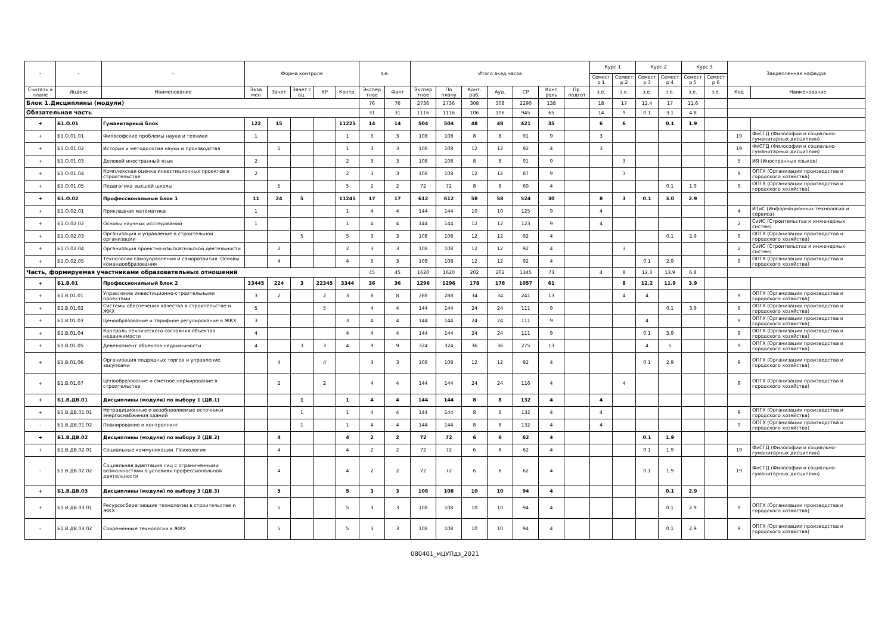| - | - | - | Форма контроля | | | | | з.е. | | Итого акад.часов | | | | | | | Курс 1 | | Курс 2 | | Курс 3 | | Закрепленная кафедра | |
| --- | --- | --- | --- | --- | --- | --- | --- | --- | --- | --- | --- | --- | --- | --- | --- | --- | --- | --- | --- | --- | --- | --- | --- | --- |
| | | | | | | | | | | | | | | | | | Семест р 1 | Семест р 2 | Семест р 3 | Семест р 4 | Семест р 5 | Семест р 6 | | |
| Считать в плане | Индекс | Наименование | Экза мен | Зачет | Зачет с оц. | КР | Контр. | Экспер тное | Факт | Экспер тное | По плану | Конт. раб. | Ауд. | СР | Конт роль | Пр. подгот | з.е. | з.е. | з.е. | з.е. | з.е. | з.е. | Код | Наименование |
| Блок 1.Дисциплины (модули) | | | | | | | | 76 | 76 | 2736 | 2736 | 308 | 308 | 2290 | 138 | | 18 | 17 | 12.4 | 17 | 11.6 | | | |
| Обязательная часть | | | | | | | | 31 | 31 | 1116 | 1116 | 106 | 106 | 945 | 65 | | 14 | 9 | 0.1 | 3.1 | 4.8 | | | |
| + | Б1.О.01 | Гуманитарный блок | 122 | 15 | | | 11225 | 14 | 14 | 504 | 504 | 48 | 48 | 421 | 35 | | 6 | 6 | | 0.1 | 1.9 | | | |
| + | Б1.О.01.01 | Философские проблемы науки и техники | 1 | | | | 1 | 3 | 3 | 108 | 108 | 8 | 8 | 91 | 9 | | 3 | | | | | | 19 | ФиСГД (Философии и социально-гуманитарных дисциплин) |
| + | Б1.О.01.02 | История и методология науки и производства | | 1 | | | 1 | 3 | 3 | 108 | 108 | 12 | 12 | 92 | 4 | | 3 | | | | | | 19 | ФиСГД (Философии и социально-гуманитарных дисциплин) |
| + | Б1.О.01.03 | Деловой иностранный язык | 2 | | | | 2 | 3 | 3 | 108 | 108 | 8 | 8 | 91 | 9 | | | 3 | | | | | 5 | ИЯ (Иностранных языков) |
| + | Б1.О.01.04 | Комплексная оценка инвестиционных проектов в строительстве | 2 | | | | 2 | 3 | 3 | 108 | 108 | 12 | 12 | 87 | 9 | | | 3 | | | | | 9 | ОПГХ (Организации производства и городского хозяйства) |
| + | Б1.О.01.05 | Педагогика высшей школы | | 5 | | | 5 | 2 | 2 | 72 | 72 | 8 | 8 | 60 | 4 | | | | | 0.1 | 1.9 | | 9 | ОПГХ (Организации производства и городского хозяйства) |
| + | Б1.О.02 | Профессиональный блок 1 | 11 | 24 | 5 | | 11245 | 17 | 17 | 612 | 612 | 58 | 58 | 524 | 30 | | 8 | 3 | 0.1 | 3.0 | 2.9 | | | |
| + | Б1.О.02.01 | Прикладная математика | 1 | | | | 1 | 4 | 4 | 144 | 144 | 10 | 10 | 125 | 9 | | 4 | | | | | | 4 | ИТиС (Информационных технологий и сервиса) |
| + | Б1.О.02.02 | Основы научных исследований | 1 | | | | 1 | 4 | 4 | 144 | 144 | 12 | 12 | 123 | 9 | | 4 | | | | | | 2 | СиИС (Строительства и инженерных систем) |
| + | Б1.О.02.03 | Организация и управление в строительной организации | | | 5 | | 5 | 3 | 3 | 108 | 108 | 12 | 12 | 92 | 4 | | | | | 0.1 | 2.9 | | 9 | ОПГХ (Организации производства и городского хозяйства) |
| + | Б1.О.02.04 | Организация проектно-изыскательской деятельности | | 2 | | | 2 | 3 | 3 | 108 | 108 | 12 | 12 | 92 | 4 | | | 3 | | | | | 2 | СиИС (Строительства и инженерных систем) |
| + | Б1.О.02.05 | Технологии самоуправления и саморазвития. Основы командообразования | | 4 | | | 4 | 3 | 3 | 108 | 108 | 12 | 12 | 92 | 4 | | | | 0.1 | 2.9 | | | 9 | ОПГХ (Организации производства и городского хозяйства) |
| Часть, формируемая участниками образовательных отношений | | | | | | | | 45 | 45 | 1620 | 1620 | 202 | 202 | 1345 | 73 | | 4 | 8 | 12.3 | 13.9 | 6.8 | | | |
| + | Б1.В.01 | Профессиональный блок 2 | 33445 | 224 | 3 | 22345 | 3344 | 36 | 36 | 1296 | 1296 | 178 | 178 | 1057 | 61 | | | 8 | 12.2 | 11.9 | 3.9 | | | |
| + | Б1.В.01.01 | Управление инвестиционно-строительными проектами | 3 | 2 | | 2 | 3 | 8 | 8 | 288 | 288 | 34 | 34 | 241 | 13 | | | 4 | 4 | | | | 9 | ОПГХ (Организации производства и городского хозяйства) |
| + | Б1.В.01.02 | Системы обеспечения качества в строительстве и ЖКХ | 5 | | | 5 | | 4 | 4 | 144 | 144 | 24 | 24 | 111 | 9 | | | | | 0.1 | 3.9 | | 9 | ОПГХ (Организации производства и городского хозяйства) |
| + | Б1.В.01.03 | Ценообразование и тарифное регулирование в ЖКХ | 3 | | | | 3 | 4 | 4 | 144 | 144 | 24 | 24 | 111 | 9 | | | | 4 | | | | 9 | ОПГХ (Организации производства и городского хозяйства) |
| + | Б1.В.01.04 | Контроль технического состояния объектов недвижимости | 4 | | | | 4 | 4 | 4 | 144 | 144 | 24 | 24 | 111 | 9 | | | | 0.1 | 3.9 | | | 9 | ОПГХ (Организации производства и городского хозяйства) |
| + | Б1.В.01.05 | Девелопмент объектов недвижимости | 4 | | 3 | 3 | 4 | 9 | 9 | 324 | 324 | 36 | 36 | 275 | 13 | | | | 4 | 5 | | | 9 | ОПГХ (Организации производства и городского хозяйства) |
| + | Б1.В.01.06 | Организация подрядных торгов и управление закупками | | 4 | | 4 | | 3 | 3 | 108 | 108 | 12 | 12 | 92 | 4 | | | | 0.1 | 2.9 | | | 9 | ОПГХ (Организации производства и городского хозяйства) |
| + | Б1.В.01.07 | Ценообразование и сметное нормирование в строительстве | | 2 | | 2 | | 4 | 4 | 144 | 144 | 24 | 24 | 116 | 4 | | | 4 | | | | | 9 | ОПГХ (Организации производства и городского хозяйства) |
| + | Б1.В.ДВ.01 | Дисциплины (модули) по выбору 1 (ДВ.1) | | | 1 | | 1 | 4 | 4 | 144 | 144 | 8 | 8 | 132 | 4 | | 4 | | | | | | | |
| + | Б1.В.ДВ.01.01 | Нетрадиционные и возобновляемые источники энергоснабжения зданий | | | 1 | | 1 | 4 | 4 | 144 | 144 | 8 | 8 | 132 | 4 | | 4 | | | | | | 9 | ОПГХ (Организации производства и городского хозяйства) |
| - | Б1.В.ДВ.01.02 | Планирование и контроллинг | | | 1 | | 1 | 4 | 4 | 144 | 144 | 8 | 8 | 132 | 4 | | 4 | | | | | | 9 | ОПГХ (Организации производства и городского хозяйства) |
| + | Б1.В.ДВ.02 | Дисциплины (модули) по выбору 2 (ДВ.2) | | 4 | | | 4 | 2 | 2 | 72 | 72 | 6 | 6 | 62 | 4 | | | | 0.1 | 1.9 | | | | |
| + | Б1.В.ДВ.02.01 | Социальные коммуникации. Психология | | 4 | | | 4 | 2 | 2 | 72 | 72 | 6 | 6 | 62 | 4 | | | | 0.1 | 1.9 | | | 19 | ФиСГД (Философии и социально-гуманитарных дисциплин) |
| - | Б1.В.ДВ.02.02 | Социальная адаптация лиц с ограниченными возможностями в условиях профессиональной деятельности | | 4 | | | 4 | 2 | 2 | 72 | 72 | 6 | 6 | 62 | 4 | | | | 0.1 | 1.9 | | | 19 | ФиСГД (Философии и социально-гуманитарных дисциплин) |
| + | Б1.В.ДВ.03 | Дисциплины (модули) по выбору 3 (ДВ.3) | | 5 | | | 5 | 3 | 3 | 108 | 108 | 10 | 10 | 94 | 4 | | | | | 0.1 | 2.9 | | | |
| + | Б1.В.ДВ.03.01 | Ресурсосберегающие технологии в строительстве и ЖКХ | | 5 | | | 5 | 3 | 3 | 108 | 108 | 10 | 10 | 94 | 4 | | | | | 0.1 | 2.9 | | 9 | ОПГХ (Организации производства и городского хозяйства) |
| - | Б1.В.ДВ.03.02 | Современные технологии в ЖКХ | | 5 | | | 5 | 3 | 3 | 108 | 108 | 10 | 10 | 94 | 4 | | | | | 0.1 | 2.9 | | 9 | ОПГХ (Организации производства и городского хозяйства) |
080401_мЦУПдз_2021